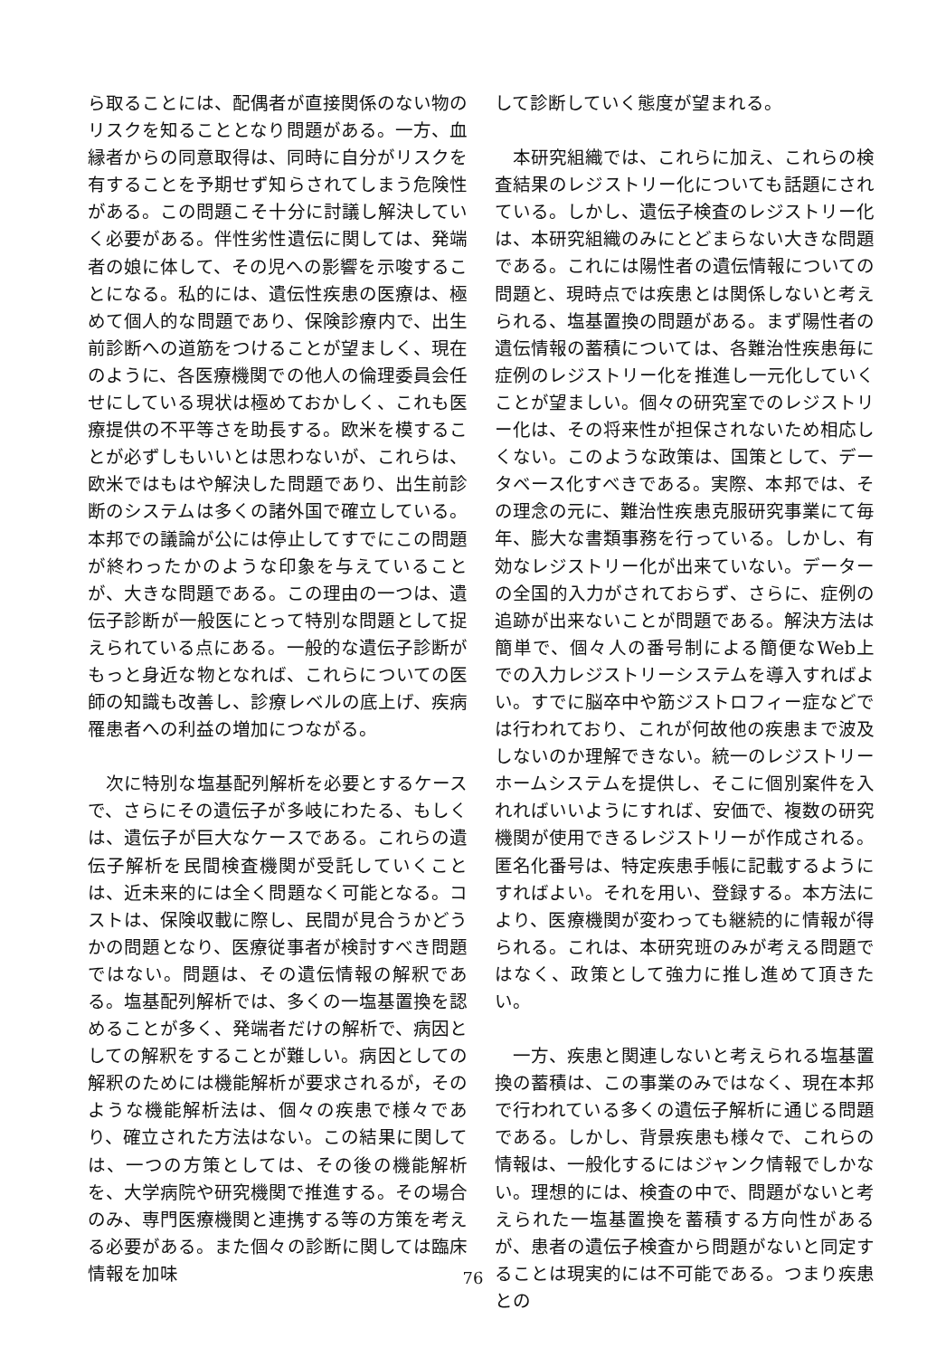ら取ることには、配偶者が直接関係のない物のリスクを知ることとなり問題がある。一方、血縁者からの同意取得は、同時に自分がリスクを有することを予期せず知らされてしまう危険性がある。この問題こそ十分に討議し解決していく必要がある。伴性劣性遺伝に関しては、発端者の娘に体して、その児への影響を示唆することになる。私的には、遺伝性疾患の医療は、極めて個人的な問題であり、保険診療内で、出生前診断への道筋をつけることが望ましく、現在のように、各医療機関での他人の倫理委員会任せにしている現状は極めておかしく、これも医療提供の不平等さを助長する。欧米を模することが必ずしもいいとは思わないが、これらは、欧米ではもはや解決した問題であり、出生前診断のシステムは多くの諸外国で確立している。本邦での議論が公には停止してすでにこの問題が終わったかのような印象を与えていることが、大きな問題である。この理由の一つは、遺伝子診断が一般医にとって特別な問題として捉えられている点にある。一般的な遺伝子診断がもっと身近な物となれば、これらについての医師の知識も改善し、診療レベルの底上げ、疾病罹患者への利益の増加につながる。
　次に特別な塩基配列解析を必要とするケースで、さらにその遺伝子が多岐にわたる、もしくは、遺伝子が巨大なケースである。これらの遺伝子解析を民間検査機関が受託していくことは、近未来的には全く問題なく可能となる。コストは、保険収載に際し、民間が見合うかどうかの問題となり、医療従事者が検討すべき問題ではない。問題は、その遺伝情報の解釈である。塩基配列解析では、多くの一塩基置換を認めることが多く、発端者だけの解析で、病因としての解釈をすることが難しい。病因としての解釈のためには機能解析が要求されるが，そのような機能解析法は、個々の疾患で様々であり、確立された方法はない。この結果に関しては、一つの方策としては、その後の機能解析を、大学病院や研究機関で推進する。その場合のみ、専門医療機関と連携する等の方策を考える必要がある。また個々の診断に関しては臨床情報を加味
して診断していく態度が望まれる。
　本研究組織では、これらに加え、これらの検査結果のレジストリー化についても話題にされている。しかし、遺伝子検査のレジストリー化は、本研究組織のみにとどまらない大きな問題である。これには陽性者の遺伝情報についての問題と、現時点では疾患とは関係しないと考えられる、塩基置換の問題がある。まず陽性者の遺伝情報の蓄積については、各難治性疾患毎に症例のレジストリー化を推進し一元化していくことが望ましい。個々の研究室でのレジストリー化は、その将来性が担保されないため相応しくない。このような政策は、国策として、データベース化すべきである。実際、本邦では、その理念の元に、難治性疾患克服研究事業にて毎年、膨大な書類事務を行っている。しかし、有効なレジストリー化が出来ていない。データーの全国的入力がされておらず、さらに、症例の追跡が出来ないことが問題である。解決方法は簡単で、個々人の番号制による簡便なWeb上での入力レジストリーシステムを導入すればよい。すでに脳卒中や筋ジストロフィー症などでは行われており、これが何故他の疾患まで波及しないのか理解できない。統一のレジストリーホームシステムを提供し、そこに個別案件を入れればいいようにすれば、安価で、複数の研究機関が使用できるレジストリーが作成される。匿名化番号は、特定疾患手帳に記載するようにすればよい。それを用い、登録する。本方法により、医療機関が変わっても継続的に情報が得られる。これは、本研究班のみが考える問題ではなく、政策として強力に推し進めて頂きたい。
　一方、疾患と関連しないと考えられる塩基置換の蓄積は、この事業のみではなく、現在本邦で行われている多くの遺伝子解析に通じる問題である。しかし、背景疾患も様々で、これらの情報は、一般化するにはジャンク情報でしかない。理想的には、検査の中で、問題がないと考えられた一塩基置換を蓄積する方向性があるが、患者の遺伝子検査から問題がないと同定することは現実的には不可能である。つまり疾患との
76